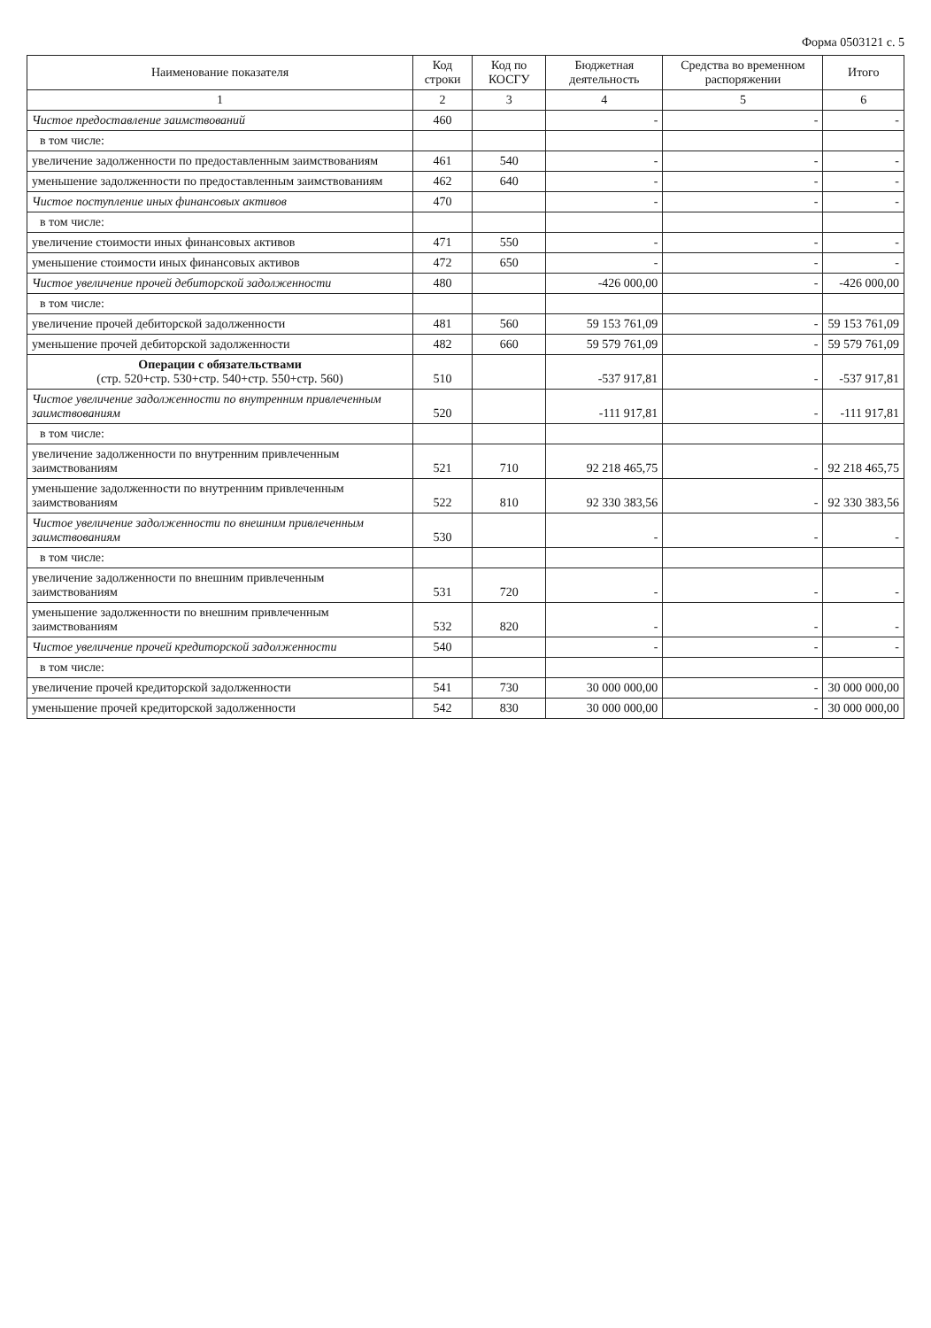Форма 0503121 с. 5
| Наименование показателя | Код строки | Код по КОСГУ | Бюджетная деятельность | Средства во временном распоряжении | Итого |
| --- | --- | --- | --- | --- | --- |
| 1 | 2 | 3 | 4 | 5 | 6 |
| Чистое предоставление заимствований | 460 | | - | - | - |
| в том числе: | | | | | |
| увеличение задолженности по предоставленным заимствованиям | 461 | 540 | - | - | - |
| уменьшение задолженности по предоставленным заимствованиям | 462 | 640 | - | - | - |
| Чистое поступление иных финансовых активов | 470 | | - | - | - |
| в том числе: | | | | | |
| увеличение стоимости иных финансовых активов | 471 | 550 | - | - | - |
| уменьшение стоимости иных финансовых активов | 472 | 650 | - | - | - |
| Чистое увеличение прочей дебиторской задолженности | 480 | | -426 000,00 | - | -426 000,00 |
| в том числе: | | | | | |
| увеличение прочей дебиторской задолженности | 481 | 560 | 59 153 761,09 | - | 59 153 761,09 |
| уменьшение прочей дебиторской задолженности | 482 | 660 | 59 579 761,09 | - | 59 579 761,09 |
| Операции с обязательствами (стр. 520+стр. 530+стр. 540+стр. 550+стр. 560) | 510 | | -537 917,81 | - | -537 917,81 |
| Чистое увеличение задолженности по внутренним привлеченным заимствованиям | 520 | | -111 917,81 | - | -111 917,81 |
| в том числе: | | | | | |
| увеличение задолженности по внутренним привлеченным заимствованиям | 521 | 710 | 92 218 465,75 | - | 92 218 465,75 |
| уменьшение задолженности по внутренним привлеченным заимствованиям | 522 | 810 | 92 330 383,56 | - | 92 330 383,56 |
| Чистое увеличение задолженности по внешним привлеченным заимствованиям | 530 | | - | - | - |
| в том числе: | | | | | |
| увеличение задолженности по внешним привлеченным заимствованиям | 531 | 720 | - | - | - |
| уменьшение задолженности по внешним привлеченным заимствованиям | 532 | 820 | - | - | - |
| Чистое увеличение прочей кредиторской задолженности | 540 | | - | - | - |
| в том числе: | | | | | |
| увеличение прочей кредиторской задолженности | 541 | 730 | 30 000 000,00 | - | 30 000 000,00 |
| уменьшение прочей кредиторской задолженности | 542 | 830 | 30 000 000,00 | - | 30 000 000,00 |